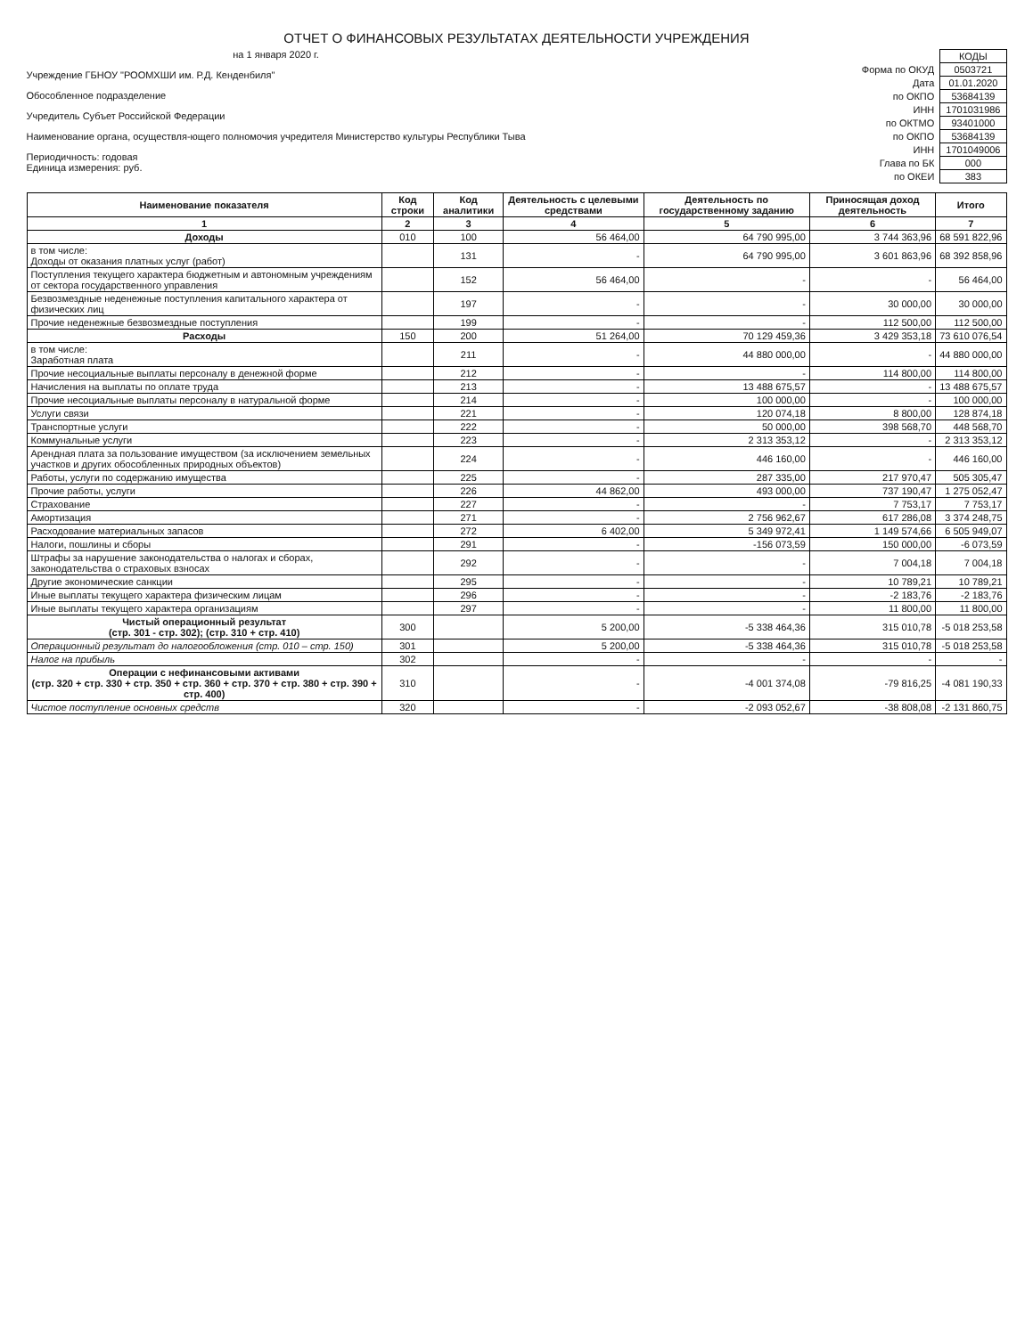ОТЧЕТ О ФИНАНСОВЫХ РЕЗУЛЬТАТАХ ДЕЯТЕЛЬНОСТИ УЧРЕЖДЕНИЯ
на 1 января 2020 г.
Учреждение ГБНОУ "РООМХШИ им. Р.Д. Кенденбиля"
Обособленное подразделение
Учредитель Субъет Российской Федерации
Наименование органа, осуществля-ющего полномочия учредителя Министерство культуры Республики Тыва
Периодичность: годовая
Единица измерения: руб.
| | КОДЫ |
| Форма по ОКУД | 0503721 |
| Дата | 01.01.2020 |
| по ОКПО | 53684139 |
| ИНН | 1701031986 |
| по ОКТМО | 93401000 |
| по ОКПО | 53684139 |
| ИНН | 1701049006 |
| Глава по БК | 000 |
| по ОКЕИ | 383 |
| Наименование показателя | Код строки | Код аналитики | Деятельность с целевыми средствами | Деятельность по государственному заданию | Приносящая доход деятельность | Итого |
| --- | --- | --- | --- | --- | --- | --- |
| 1 | 2 | 3 | 4 | 5 | 6 | 7 |
| Доходы | 010 | 100 | 56 464,00 | 64 790 995,00 | 3 744 363,96 | 68 591 822,96 |
| в том числе: Доходы от оказания платных услуг (работ) | | 131 | - | 64 790 995,00 | 3 601 863,96 | 68 392 858,96 |
| Поступления текущего характера бюджетным и автономным учреждениям от сектора государственного управления | | 152 | 56 464,00 | - | - | 56 464,00 |
| Безвозмездные неденежные поступления капитального характера от физических лиц | | 197 | - | - | 30 000,00 | 30 000,00 |
| Прочие неденежные безвозмездные поступления | | 199 | - | - | 112 500,00 | 112 500,00 |
| Расходы | 150 | 200 | 51 264,00 | 70 129 459,36 | 3 429 353,18 | 73 610 076,54 |
| в том числе: Заработная плата | | 211 | - | 44 880 000,00 | - | 44 880 000,00 |
| Прочие несоциальные выплаты персоналу в денежной форме | | 212 | - | - | 114 800,00 | 114 800,00 |
| Начисления на выплаты по оплате труда | | 213 | - | 13 488 675,57 | - | 13 488 675,57 |
| Прочие несоциальные выплаты персоналу в натуральной форме | | 214 | - | 100 000,00 | - | 100 000,00 |
| Услуги связи | | 221 | - | 120 074,18 | 8 800,00 | 128 874,18 |
| Транспортные услуги | | 222 | - | 50 000,00 | 398 568,70 | 448 568,70 |
| Коммунальные услуги | | 223 | - | 2 313 353,12 | - | 2 313 353,12 |
| Арендная плата за пользование имуществом (за исключением земельных участков и других обособленных природных объектов) | | 224 | - | 446 160,00 | - | 446 160,00 |
| Работы, услуги по содержанию имущества | | 225 | - | 287 335,00 | 217 970,47 | 505 305,47 |
| Прочие работы, услуги | | 226 | 44 862,00 | 493 000,00 | 737 190,47 | 1 275 052,47 |
| Страхование | | 227 | - | - | 7 753,17 | 7 753,17 |
| Амортизация | | 271 | - | 2 756 962,67 | 617 286,08 | 3 374 248,75 |
| Расходование материальных запасов | | 272 | 6 402,00 | 5 349 972,41 | 1 149 574,66 | 6 505 949,07 |
| Налоги, пошлины и сборы | | 291 | - | -156 073,59 | 150 000,00 | -6 073,59 |
| Штрафы за нарушение законодательства о налогах и сборах, законодательства о страховых взносах | | 292 | - | - | 7 004,18 | 7 004,18 |
| Другие экономические санкции | | 295 | - | - | 10 789,21 | 10 789,21 |
| Иные выплаты текущего характера физическим лицам | | 296 | - | - | -2 183,76 | -2 183,76 |
| Иные выплаты текущего характера организациям | | 297 | - | - | 11 800,00 | 11 800,00 |
| Чистый операционный результат (стр. 301 - стр. 302); (стр. 310 + стр. 410) | 300 | | 5 200,00 | -5 338 464,36 | 315 010,78 | -5 018 253,58 |
| Операционный результат до налогообложения (стр. 010 – стр. 150) | 301 | | 5 200,00 | -5 338 464,36 | 315 010,78 | -5 018 253,58 |
| Налог на прибыль | 302 | | - | - | - | - |
| Операции с нефинансовыми активами (стр. 320 + стр. 330 + стр. 350 + стр. 360 + стр. 370 + стр. 380 + стр. 390 + стр. 400) | 310 | | - | -4 001 374,08 | -79 816,25 | -4 081 190,33 |
| Чистое поступление основных средств | 320 | | - | -2 093 052,67 | -38 808,08 | -2 131 860,75 |